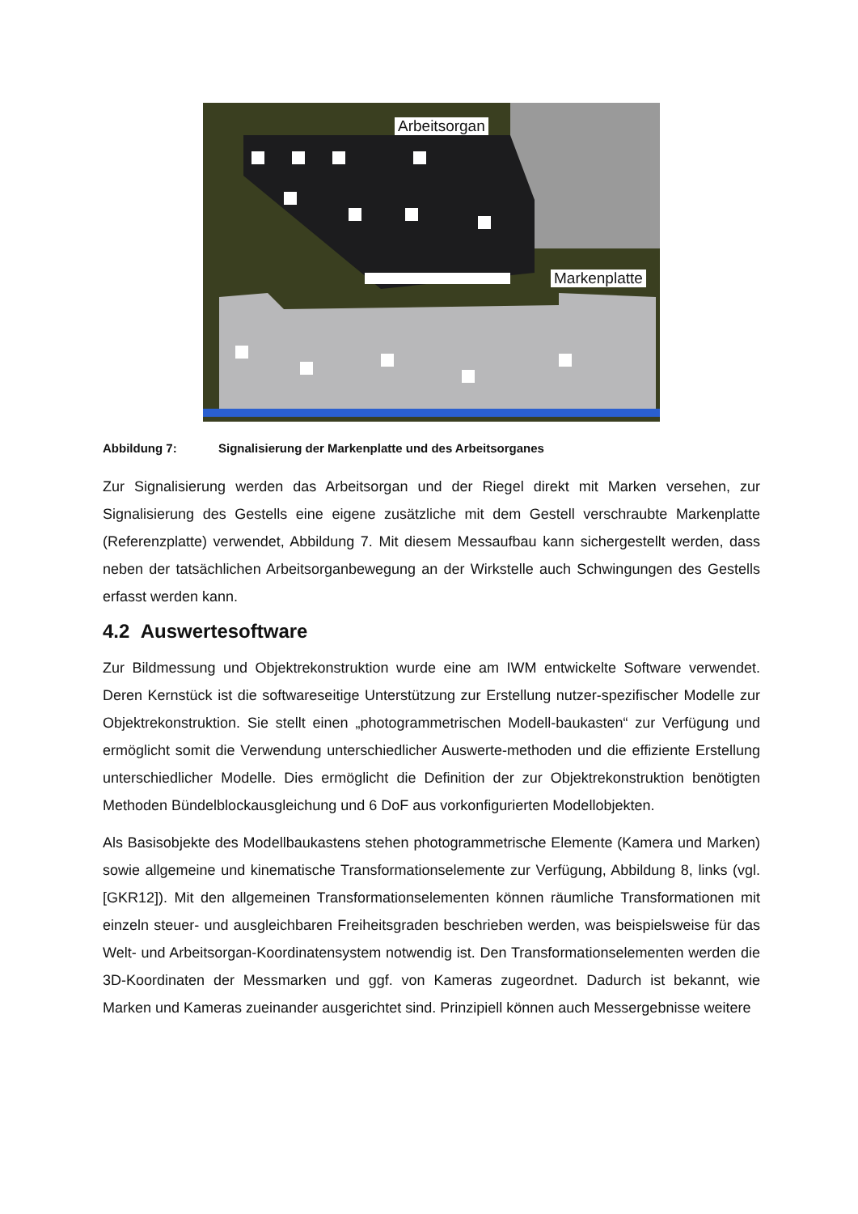Arbeitsorgan
Markenplatte
Abbildung 7: Signalisierung der Markenplatte und des Arbeitsorganes
Zur Signalisierung werden das Arbeitsorgan und der Riegel direkt mit Marken versehen, zur Signalisierung des Gestells eine eigene zusätzliche mit dem Gestell verschraubte Markenplatte (Referenzplatte) verwendet, Abbildung 7. Mit diesem Messaufbau kann sichergestellt werden, dass neben der tatsächlichen Arbeitsorganbewegung an der Wirkstelle auch Schwingungen des Gestells erfasst werden kann.
4.2 Auswertesoftware
Zur Bildmessung und Objektrekonstruktion wurde eine am IWM entwickelte Software verwendet. Deren Kernstück ist die softwareseitige Unterstützung zur Erstellung nutzer-spezifischer Modelle zur Objektrekonstruktion. Sie stellt einen „photogrammetrischen Modell-baukasten“ zur Verfügung und ermöglicht somit die Verwendung unterschiedlicher Auswerte-methoden und die effiziente Erstellung unterschiedlicher Modelle. Dies ermöglicht die Definition der zur Objektrekonstruktion benötigten Methoden Bündelblockausgleichung und 6 DoF aus vorkonfigurierten Modellobjekten.
Als Basisobjekte des Modellbaukastens stehen photogrammetrische Elemente (Kamera und Marken) sowie allgemeine und kinematische Transformationselemente zur Verfügung, Abbildung 8, links (vgl. [GKR12]). Mit den allgemeinen Transformationselementen können räumliche Transformationen mit einzeln steuer- und ausgleichbaren Freiheitsgraden beschrieben werden, was beispielsweise für das Welt- und Arbeitsorgan-Koordinatensystem notwendig ist. Den Transformationselementen werden die 3D-Koordinaten der Messmarken und ggf. von Kameras zugeordnet. Dadurch ist bekannt, wie Marken und Kameras zueinander ausgerichtet sind. Prinzipiell können auch Messergebnisse weitere